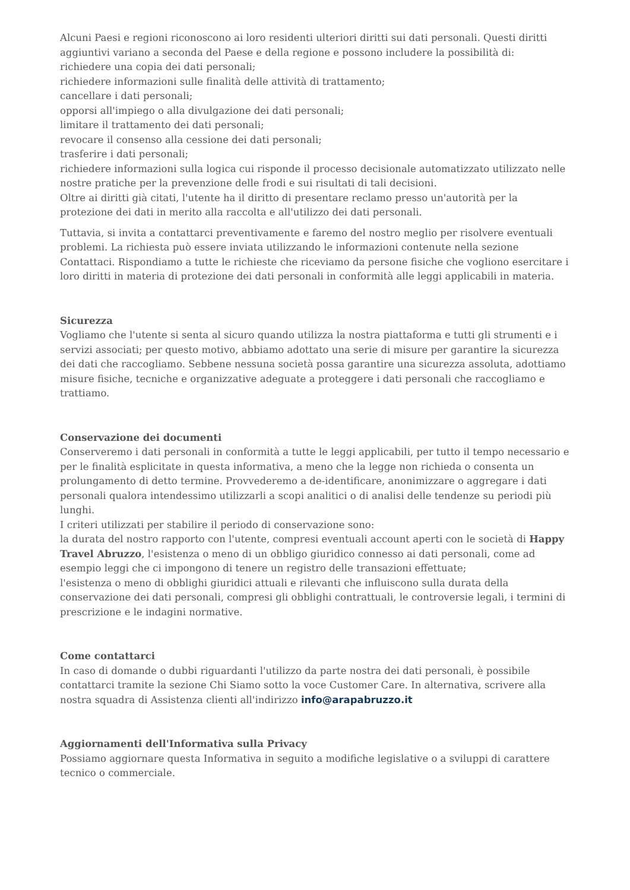Alcuni Paesi e regioni riconoscono ai loro residenti ulteriori diritti sui dati personali. Questi diritti aggiuntivi variano a seconda del Paese e della regione e possono includere la possibilità di:
richiedere una copia dei dati personali;
richiedere informazioni sulle finalità delle attività di trattamento;
cancellare i dati personali;
opporsi all'impiego o alla divulgazione dei dati personali;
limitare il trattamento dei dati personali;
revocare il consenso alla cessione dei dati personali;
trasferire i dati personali;
richiedere informazioni sulla logica cui risponde il processo decisionale automatizzato utilizzato nelle nostre pratiche per la prevenzione delle frodi e sui risultati di tali decisioni.
Oltre ai diritti già citati, l'utente ha il diritto di presentare reclamo presso un'autorità per la protezione dei dati in merito alla raccolta e all'utilizzo dei dati personali.
Tuttavia, si invita a contattarci preventivamente e faremo del nostro meglio per risolvere eventuali problemi. La richiesta può essere inviata utilizzando le informazioni contenute nella sezione Contattaci. Rispondiamo a tutte le richieste che riceviamo da persone fisiche che vogliono esercitare i loro diritti in materia di protezione dei dati personali in conformità alle leggi applicabili in materia.
Sicurezza
Vogliamo che l'utente si senta al sicuro quando utilizza la nostra piattaforma e tutti gli strumenti e i servizi associati; per questo motivo, abbiamo adottato una serie di misure per garantire la sicurezza dei dati che raccogliamo. Sebbene nessuna società possa garantire una sicurezza assoluta, adottiamo misure fisiche, tecniche e organizzative adeguate a proteggere i dati personali che raccogliamo e trattiamo.
Conservazione dei documenti
Conserveremo i dati personali in conformità a tutte le leggi applicabili, per tutto il tempo necessario e per le finalità esplicitate in questa informativa, a meno che la legge non richieda o consenta un prolungamento di detto termine. Provvederemo a de-identificare, anonimizzare o aggregare i dati personali qualora intendessimo utilizzarli a scopi analitici o di analisi delle tendenze su periodi più lunghi.
I criteri utilizzati per stabilire il periodo di conservazione sono:
la durata del nostro rapporto con l'utente, compresi eventuali account aperti con le società di Happy Travel Abruzzo, l'esistenza o meno di un obbligo giuridico connesso ai dati personali, come ad esempio leggi che ci impongono di tenere un registro delle transazioni effettuate;
l'esistenza o meno di obblighi giuridici attuali e rilevanti che influiscono sulla durata della conservazione dei dati personali, compresi gli obblighi contrattuali, le controversie legali, i termini di prescrizione e le indagini normative.
Come contattarci
In caso di domande o dubbi riguardanti l'utilizzo da parte nostra dei dati personali, è possibile contattarci tramite la sezione Chi Siamo sotto la voce Customer Care. In alternativa, scrivere alla nostra squadra di Assistenza clienti all'indirizzo info@arapabruzzo.it
Aggiornamenti dell'Informativa sulla Privacy
Possiamo aggiornare questa Informativa in seguito a modifiche legislative o a sviluppi di carattere tecnico o commerciale.